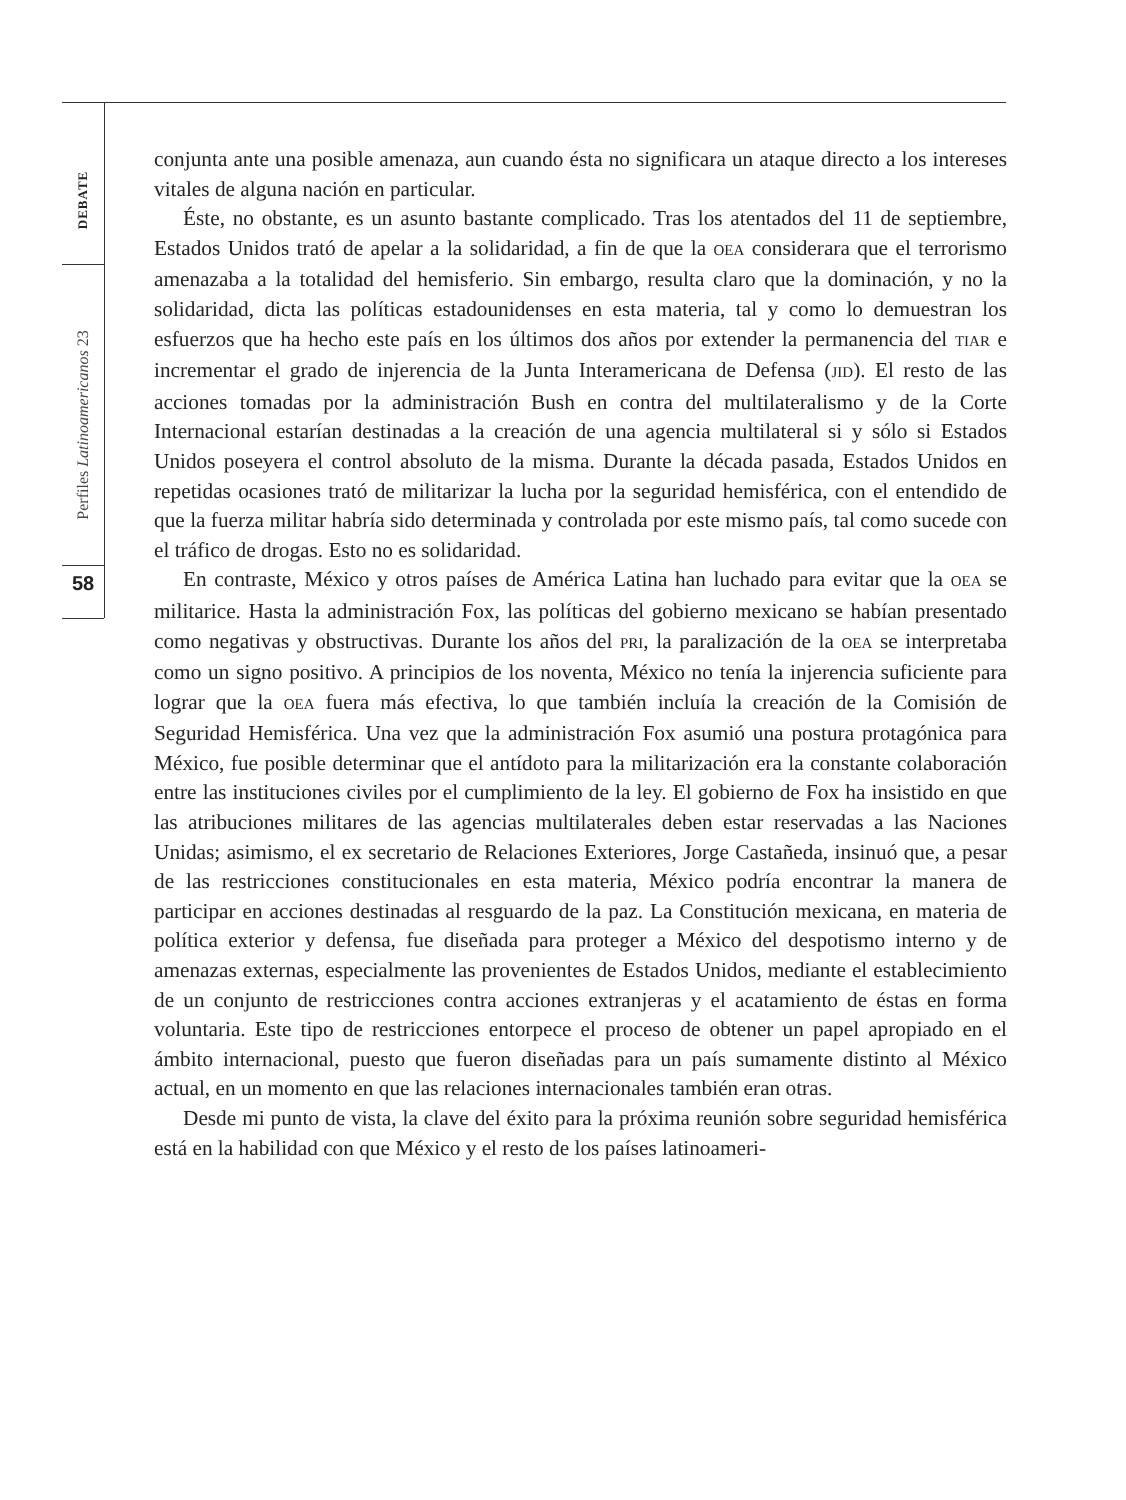DEBATE
Perfiles Latinoamericanos 23
58
conjunta ante una posible amenaza, aun cuando ésta no significara un ataque directo a los intereses vitales de alguna nación en particular.
Éste, no obstante, es un asunto bastante complicado. Tras los atentados del 11 de septiembre, Estados Unidos trató de apelar a la solidaridad, a fin de que la OEA considerara que el terrorismo amenazaba a la totalidad del hemisferio. Sin embargo, resulta claro que la dominación, y no la solidaridad, dicta las políticas estadounidenses en esta materia, tal y como lo demuestran los esfuerzos que ha hecho este país en los últimos dos años por extender la permanencia del TIAR e incrementar el grado de injerencia de la Junta Interamericana de Defensa (JID). El resto de las acciones tomadas por la administración Bush en contra del multilateralismo y de la Corte Internacional estarían destinadas a la creación de una agencia multilateral si y sólo si Estados Unidos poseyera el control absoluto de la misma. Durante la década pasada, Estados Unidos en repetidas ocasiones trató de militarizar la lucha por la seguridad hemisférica, con el entendido de que la fuerza militar habría sido determinada y controlada por este mismo país, tal como sucede con el tráfico de drogas. Esto no es solidaridad.
En contraste, México y otros países de América Latina han luchado para evitar que la OEA se militarice. Hasta la administración Fox, las políticas del gobierno mexicano se habían presentado como negativas y obstructivas. Durante los años del PRI, la paralización de la OEA se interpretaba como un signo positivo. A principios de los noventa, México no tenía la injerencia suficiente para lograr que la OEA fuera más efectiva, lo que también incluía la creación de la Comisión de Seguridad Hemisférica. Una vez que la administración Fox asumió una postura protagónica para México, fue posible determinar que el antídoto para la militarización era la constante colaboración entre las instituciones civiles por el cumplimiento de la ley. El gobierno de Fox ha insistido en que las atribuciones militares de las agencias multilaterales deben estar reservadas a las Naciones Unidas; asimismo, el ex secretario de Relaciones Exteriores, Jorge Castañeda, insinuó que, a pesar de las restricciones constitucionales en esta materia, México podría encontrar la manera de participar en acciones destinadas al resguardo de la paz. La Constitución mexicana, en materia de política exterior y defensa, fue diseñada para proteger a México del despotismo interno y de amenazas externas, especialmente las provenientes de Estados Unidos, mediante el establecimiento de un conjunto de restricciones contra acciones extranjeras y el acatamiento de éstas en forma voluntaria. Este tipo de restricciones entorpece el proceso de obtener un papel apropiado en el ámbito internacional, puesto que fueron diseñadas para un país sumamente distinto al México actual, en un momento en que las relaciones internacionales también eran otras.
Desde mi punto de vista, la clave del éxito para la próxima reunión sobre seguridad hemisférica está en la habilidad con que México y el resto de los países latinoameri-